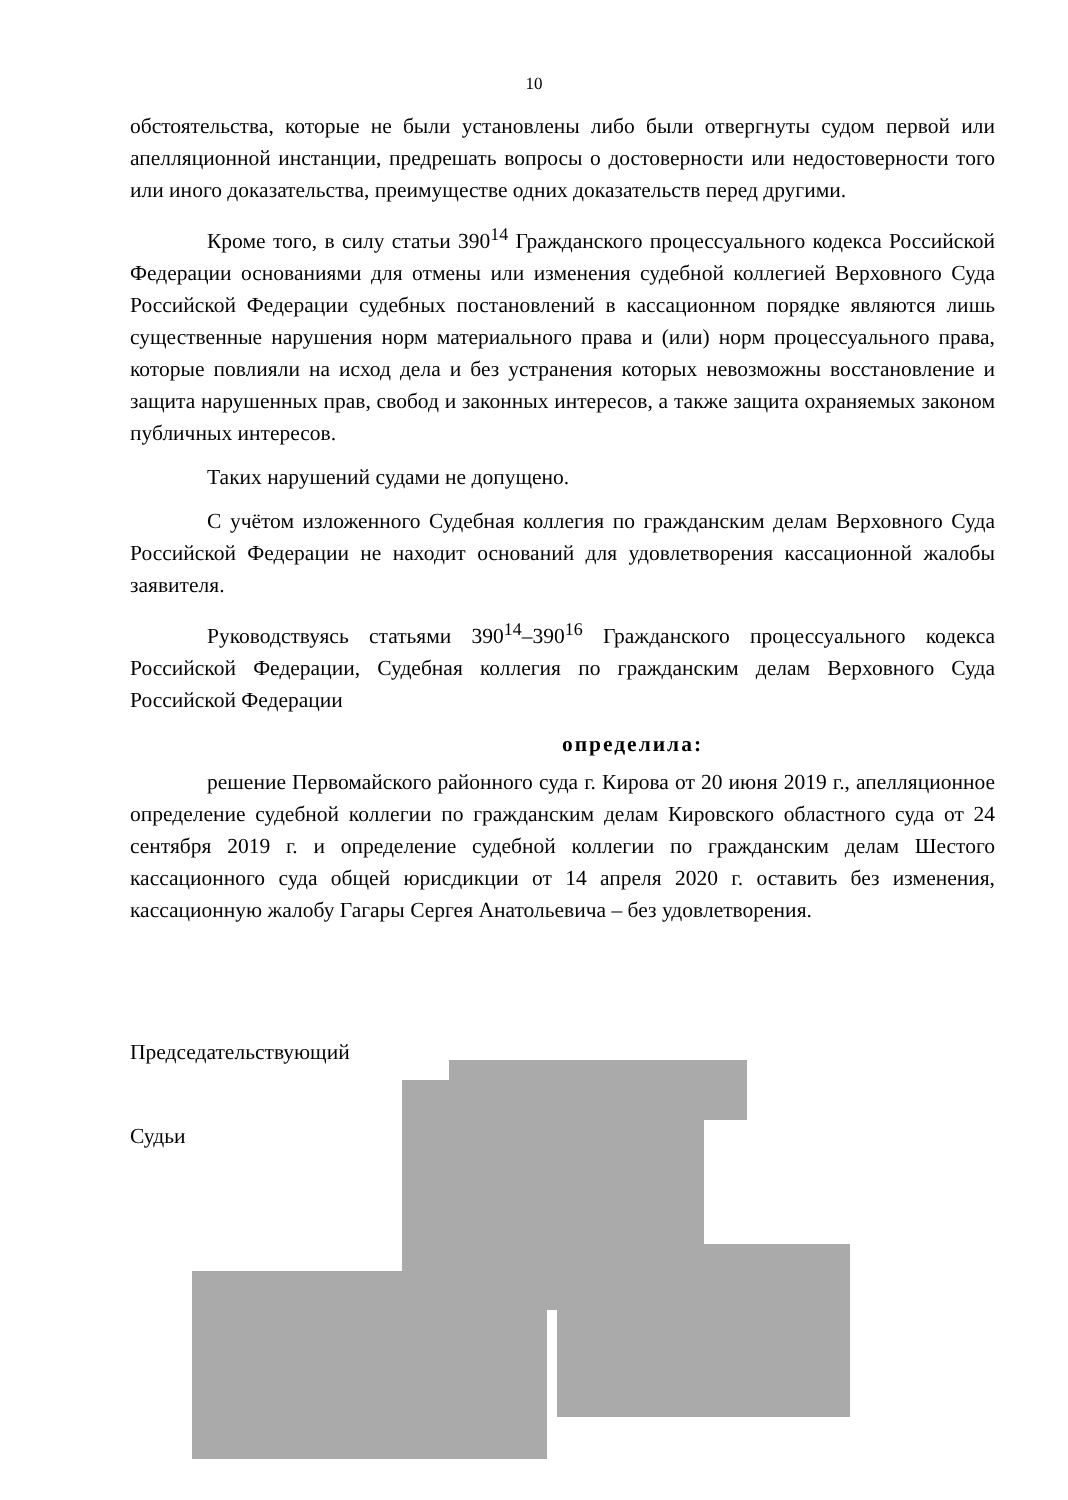10
обстоятельства, которые не были установлены либо были отвергнуты судом первой или апелляционной инстанции, предрешать вопросы о достоверности или недостоверности того или иного доказательства, преимуществе одних доказательств перед другими.
Кроме того, в силу статьи 390<sup>14</sup> Гражданского процессуального кодекса Российской Федерации основаниями для отмены или изменения судебной коллегией Верховного Суда Российской Федерации судебных постановлений в кассационном порядке являются лишь существенные нарушения норм материального права и (или) норм процессуального права, которые повлияли на исход дела и без устранения которых невозможны восстановление и защита нарушенных прав, свобод и законных интересов, а также защита охраняемых законом публичных интересов.
Таких нарушений судами не допущено.
С учётом изложенного Судебная коллегия по гражданским делам Верховного Суда Российской Федерации не находит оснований для удовлетворения кассационной жалобы заявителя.
Руководствуясь статьями 390<sup>14</sup>–390<sup>16</sup> Гражданского процессуального кодекса Российской Федерации, Судебная коллегия по гражданским делам Верховного Суда Российской Федерации
определила:
решение Первомайского районного суда г. Кирова от 20 июня 2019 г., апелляционное определение судебной коллегии по гражданским делам Кировского областного суда от 24 сентября 2019 г. и определение судебной коллегии по гражданским делам Шестого кассационного суда общей юрисдикции от 14 апреля 2020 г. оставить без изменения, кассационную жалобу Гагары Сергея Анатольевича – без удовлетворения.
Председательствующий
Судьи